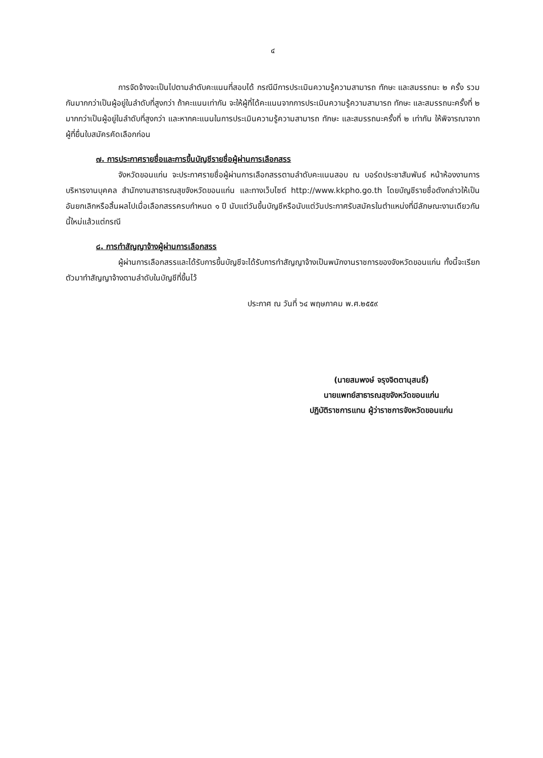๔
การจัดจ้างจะเป็นไปตามลำดับคะแนนที่สอบได้ กรณีมีการประเมินความรู้ความสามารถ ทักษะ และสมรรถนะ ๒ ครั้ง รวมกันมากกว่าเป็นผู้อยู่ในลำดับที่สูงกว่า ถ้าคะแนนเท่ากัน จะให้ผู้ที่ได้คะแนนจากการประเมินความรู้ความสามารถ ทักษะ และสมรรถนะครั้งที่ ๒ มากกว่าเป็นผู้อยู่ในลำดับที่สูงกว่า และหากคะแนนในการประเมินความรู้ความสามารถ ทักษะ และสมรรถนะครั้งที่ ๒ เท่ากัน ให้พิจารณาจากผู้ที่ยื่นใบสมัครคัดเลือกก่อน
๗. การประกาศรายชื่อและการขึ้นบัญชีรายชื่อผู้ผ่านการเลือกสรร
จังหวัดขอนแก่น จะประกาศรายชื่อผู้ผ่านการเลือกสรรตามลำดับคะแนนสอบ ณ บอร์ดประชาสัมพันธ์ หน้าห้องงานการบริหารงานบุคคล สำนักงานสาธารณสุขจังหวัดขอนแก่น และทางเว็บไซต์ http://www.kkpho.go.th โดยบัญชีรายชื่อดังกล่าวให้เป็นอันยกเลิกหรือสิ้นผลไปเมื่อเลือกสรรครบกำหนด ๑ ปี นับแต่วันขึ้นบัญชีหรือนับแต่วันประกาศรับสมัครในตำแหน่งที่มีลักษณะงานเดียวกันนี้ใหม่แล้วแต่กรณี
๘. การทำสัญญาจ้างผู้ผ่านการเลือกสรร
ผู้ผ่านการเลือกสรรและได้รับการขึ้นบัญชีจะได้รับการทำสัญญาจ้างเป็นพนักงานราชการของจังหวัดขอนแก่น ทั้งนี้จะเรียกตัวมาทำสัญญาจ้างตามลำดับในบัญชีที่ขึ้นไว้
ประกาศ ณ วันที่ ๖๔ พฤษภาคม พ.ศ.๒๕๕๙
(นายสมพงษ์ จรุงจิตตานุสนธิ์)
นายแพทย์สาธารณสุขจังหวัดขอนแก่น
ปฏิบัติราชการแทน ผู้ว่าราชการจังหวัดขอนแก่น